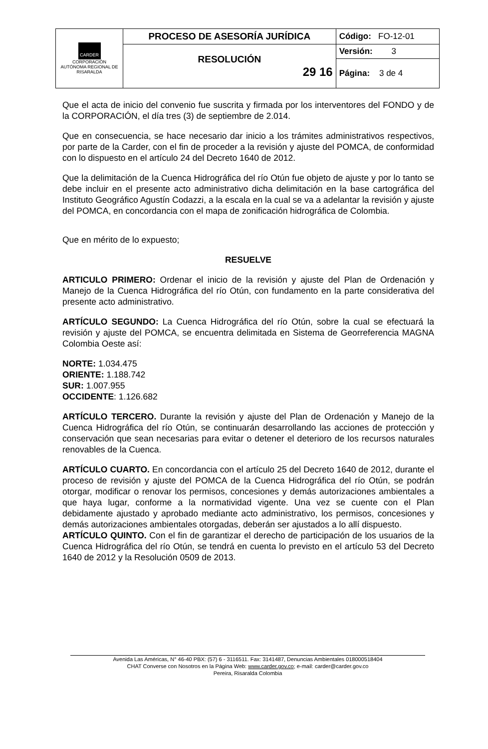| CARDER CORPORACIÓN AUTÓNOMA REGIONAL DE RISARALDA | PROCESO DE ASESORÍA JURÍDICA | Código: FO-12-01 |
| | RESOLUCIÓN 29 16 | Versión: 3 |
| | | Página: 3 de 4 |
Que el acta de inicio del convenio fue suscrita y firmada por los interventores del FONDO y de la CORPORACIÓN, el día tres (3) de septiembre de 2.014.
Que en consecuencia, se hace necesario dar inicio a los trámites administrativos respectivos, por parte de la Carder, con el fin de proceder a la revisión y ajuste del POMCA, de conformidad con lo dispuesto en el artículo 24 del Decreto 1640 de 2012.
Que la delimitación de la Cuenca Hidrográfica del río Otún fue objeto de ajuste y por lo tanto se debe incluir en el presente acto administrativo dicha delimitación en la base cartográfica del Instituto Geográfico Agustín Codazzi, a la escala en la cual se va a adelantar la revisión y ajuste del POMCA, en concordancia con el mapa de zonificación hidrográfica de Colombia.
Que en mérito de lo expuesto;
RESUELVE
ARTICULO PRIMERO: Ordenar el inicio de la revisión y ajuste del Plan de Ordenación y Manejo de la Cuenca Hidrográfica del río Otún, con fundamento en la parte considerativa del presente acto administrativo.
ARTÍCULO SEGUNDO: La Cuenca Hidrográfica del río Otún, sobre la cual se efectuará la revisión y ajuste del POMCA, se encuentra delimitada en Sistema de Georreferencia MAGNA Colombia Oeste así:
NORTE: 1.034.475
ORIENTE: 1.188.742
SUR: 1.007.955
OCCIDENTE: 1.126.682
ARTÍCULO TERCERO. Durante la revisión y ajuste del Plan de Ordenación y Manejo de la Cuenca Hidrográfica del río Otún, se continuarán desarrollando las acciones de protección y conservación que sean necesarias para evitar o detener el deterioro de los recursos naturales renovables de la Cuenca.
ARTÍCULO CUARTO. En concordancia con el artículo 25 del Decreto 1640 de 2012, durante el proceso de revisión y ajuste del POMCA de la Cuenca Hidrográfica del río Otún, se podrán otorgar, modificar o renovar los permisos, concesiones y demás autorizaciones ambientales a que haya lugar, conforme a la normatividad vigente. Una vez se cuente con el Plan debidamente ajustado y aprobado mediante acto administrativo, los permisos, concesiones y demás autorizaciones ambientales otorgadas, deberán ser ajustados a lo allí dispuesto.
ARTÍCULO QUINTO. Con el fin de garantizar el derecho de participación de los usuarios de la Cuenca Hidrográfica del río Otún, se tendrá en cuenta lo previsto en el artículo 53 del Decreto 1640 de 2012 y la Resolución 0509 de 2013.
Avenida Las Américas, N° 46-40 PBX: (57) 6 - 3116511. Fax: 3141487, Denuncias Ambientales 018000518404
CHAT Converse con Nosotros en la Página Web: www.carder.gov.co; e-mail: carder@carder.gov.co
Pereira, Risaralda Colombia